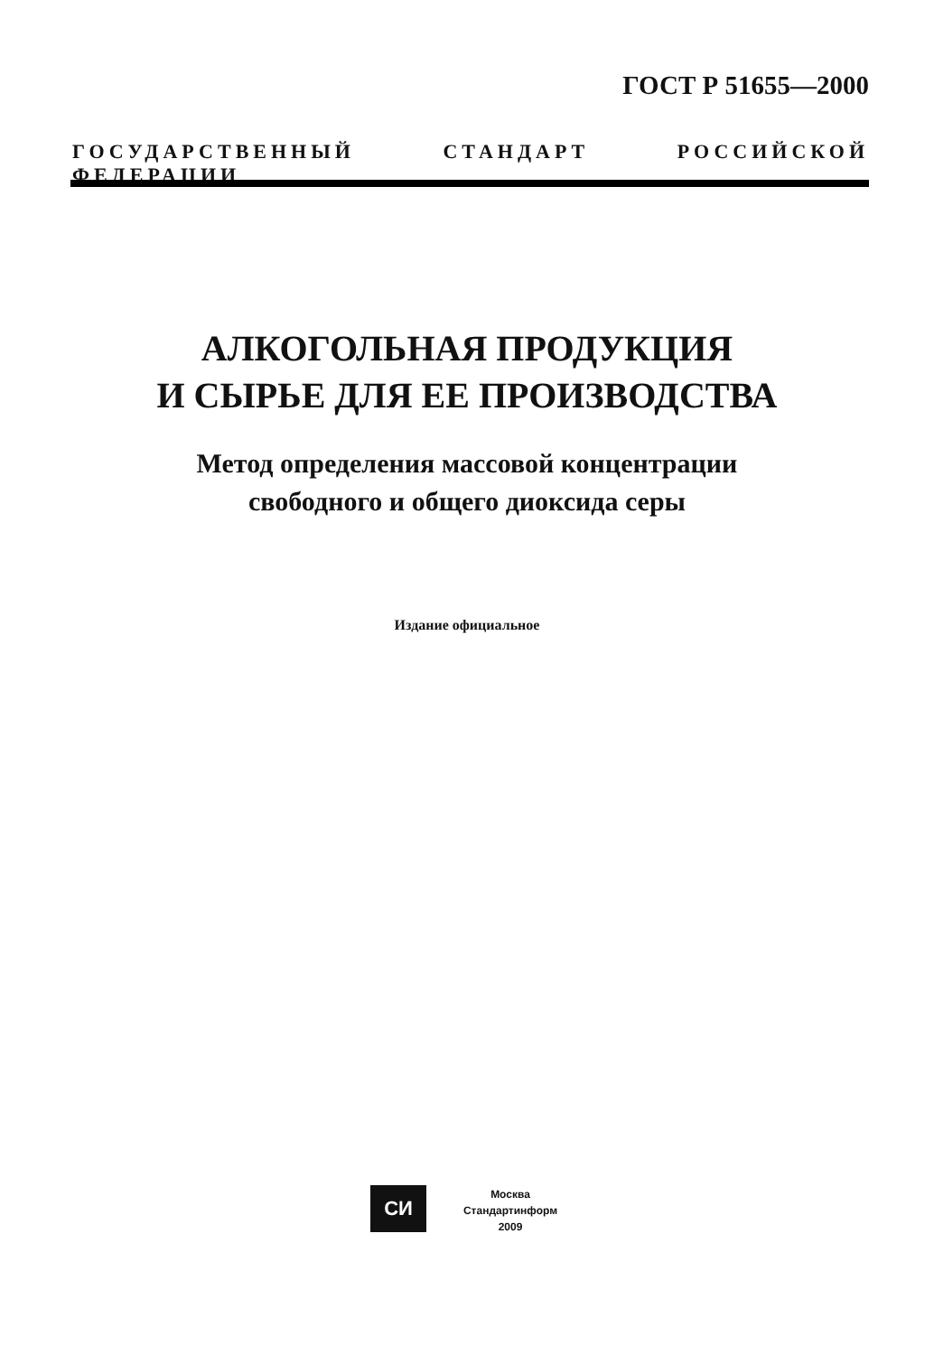ГОСТ Р 51655—2000
ГОСУДАРСТВЕННЫЙ СТАНДАРТ РОССИЙСКОЙ ФЕДЕРАЦИИ
АЛКОГОЛЬНАЯ ПРОДУКЦИЯ
И СЫРЬЕ ДЛЯ ЕЕ ПРОИЗВОДСТВА
Метод определения массовой концентрации
свободного и общего диоксида серы
Издание официальное
СИ
Москва
Стандартинформ
2009